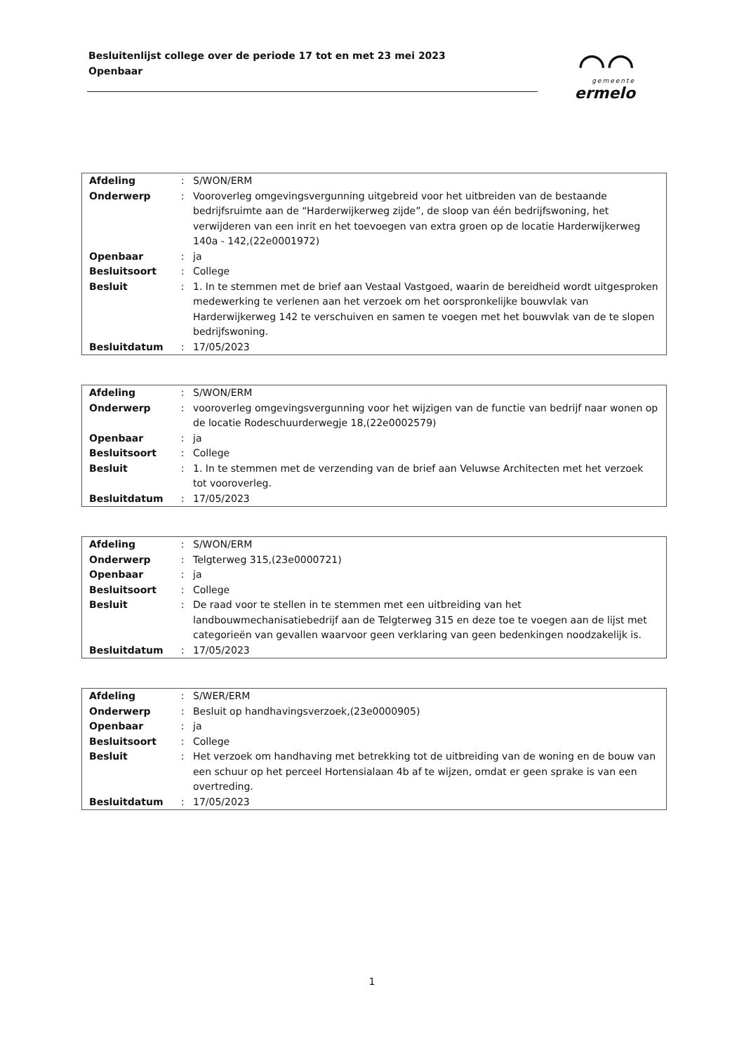Besluitenlijst college over de periode 17 tot en met 23 mei 2023
Openbaar
⌒⌒
gemeente
ermelo
| Afdeling | : | S/WON/ERM |
| Onderwerp | : | Vooroverleg omgevingsvergunning uitgebreid voor het uitbreiden van de bestaande bedrijfsruimte aan de “Harderwijkerweg zijde”, de sloop van één bedrijfswoning, het verwijderen van een inrit en het toevoegen van extra groen op de locatie Harderwijkerweg 140a - 142,(22e0001972) |
| Openbaar | : | ja |
| Besluitsoort | : | College |
| Besluit | : | 1. In te stemmen met de brief aan Vestaal Vastgoed, waarin de bereidheid wordt uitgesproken medewerking te verlenen aan het verzoek om het oorspronkelijke bouwvlak van Harderwijkerweg 142 te verschuiven en samen te voegen met het bouwvlak van de te slopen bedrijfswoning. |
| Besluitdatum | : | 17/05/2023 |
| Afdeling | : | S/WON/ERM |
| Onderwerp | : | vooroverleg omgevingsvergunning voor het wijzigen van de functie van bedrijf naar wonen op de locatie Rodeschuurderwegje 18,(22e0002579) |
| Openbaar | : | ja |
| Besluitsoort | : | College |
| Besluit | : | 1. In te stemmen met de verzending van de brief aan Veluwse Architecten met het verzoek tot vooroverleg. |
| Besluitdatum | : | 17/05/2023 |
| Afdeling | : | S/WON/ERM |
| Onderwerp | : | Telgterweg 315,(23e0000721) |
| Openbaar | : | ja |
| Besluitsoort | : | College |
| Besluit | : | De raad voor te stellen in te stemmen met een uitbreiding van het landbouwmechanisatiebedrijf aan de Telgterweg 315 en deze toe te voegen aan de lijst met categorieën van gevallen waarvoor geen verklaring van geen bedenkingen noodzakelijk is. |
| Besluitdatum | : | 17/05/2023 |
| Afdeling | : | S/WER/ERM |
| Onderwerp | : | Besluit op handhavingsverzoek,(23e0000905) |
| Openbaar | : | ja |
| Besluitsoort | : | College |
| Besluit | : | Het verzoek om handhaving met betrekking tot de uitbreiding van de woning en de bouw van een schuur op het perceel Hortensialaan 4b af te wijzen, omdat er geen sprake is van een overtreding. |
| Besluitdatum | : | 17/05/2023 |
1